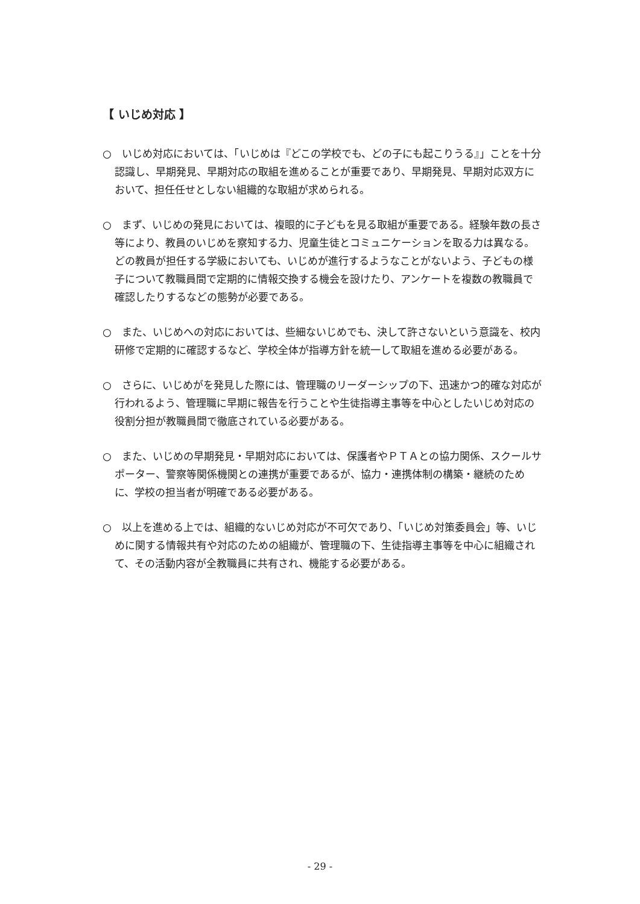【 いじめ対応 】
○　いじめ対応においては、「いじめは『どこの学校でも、どの子にも起こりうる』」ことを十分認識し、早期発見、早期対応の取組を進めることが重要であり、早期発見、早期対応双方において、担任任せとしない組織的な取組が求められる。
○　まず、いじめの発見においては、複眼的に子どもを見る取組が重要である。経験年数の長さ等により、教員のいじめを察知する力、児童生徒とコミュニケーションを取る力は異なる。どの教員が担任する学級においても、いじめが進行するようなことがないよう、子どもの様子について教職員間で定期的に情報交換する機会を設けたり、アンケートを複数の教職員で確認したりするなどの態勢が必要である。
○　また、いじめへの対応においては、些細ないじめでも、決して許さないという意識を、校内研修で定期的に確認するなど、学校全体が指導方針を統一して取組を進める必要がある。
○　さらに、いじめがを発見した際には、管理職のリーダーシップの下、迅速かつ的確な対応が行われるよう、管理職に早期に報告を行うことや生徒指導主事等を中心としたいじめ対応の役割分担が教職員間で徹底されている必要がある。
○　また、いじめの早期発見・早期対応においては、保護者やＰＴＡとの協力関係、スクールサポーター、警察等関係機関との連携が重要であるが、協力・連携体制の構築・継続のために、学校の担当者が明確である必要がある。
○　以上を進める上では、組織的ないじめ対応が不可欠であり、「いじめ対策委員会」等、いじめに関する情報共有や対応のための組織が、管理職の下、生徒指導主事等を中心に組織されて、その活動内容が全教職員に共有され、機能する必要がある。
- 29 -